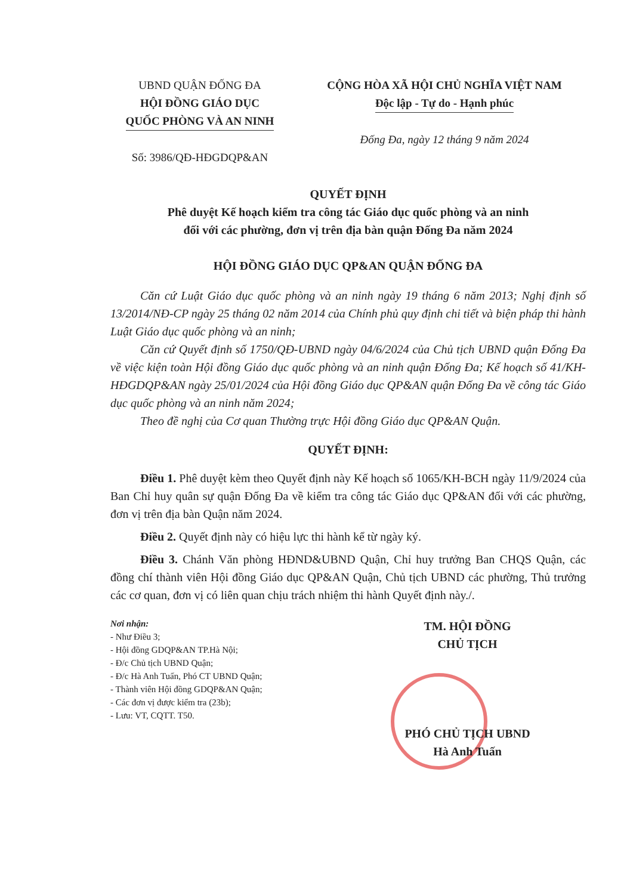UBND QUẬN ĐỐNG ĐA
HỘI ĐỒNG GIÁO DỤC
QUỐC PHÒNG VÀ AN NINH
Số: 3986/QĐ-HĐGDQP&AN
CỘNG HÒA XÃ HỘI CHỦ NGHĨA VIỆT NAM
Độc lập - Tự do - Hạnh phúc
Đống Đa, ngày 12 tháng 9 năm 2024
QUYẾT ĐỊNH
Phê duyệt Kế hoạch kiểm tra công tác Giáo dục quốc phòng và an ninh
đối với các phường, đơn vị trên địa bàn quận Đống Đa năm 2024
HỘI ĐỒNG GIÁO DỤC QP&AN QUẬN ĐỐNG ĐA
Căn cứ Luật Giáo dục quốc phòng và an ninh ngày 19 tháng 6 năm 2013; Nghị định số 13/2014/NĐ-CP ngày 25 tháng 02 năm 2014 của Chính phủ quy định chi tiết và biện pháp thi hành Luật Giáo dục quốc phòng và an ninh;
Căn cứ Quyết định số 1750/QĐ-UBND ngày 04/6/2024 của Chủ tịch UBND quận Đống Đa về việc kiện toàn Hội đồng Giáo dục quốc phòng và an ninh quận Đống Đa; Kế hoạch số 41/KH-HĐGDQP&AN ngày 25/01/2024 của Hội đồng Giáo dục QP&AN quận Đống Đa về công tác Giáo dục quốc phòng và an ninh năm 2024;
Theo đề nghị của Cơ quan Thường trực Hội đồng Giáo dục QP&AN Quận.
QUYẾT ĐỊNH:
Điều 1. Phê duyệt kèm theo Quyết định này Kế hoạch số 1065/KH-BCH ngày 11/9/2024 của Ban Chỉ huy quân sự quận Đống Đa về kiểm tra công tác Giáo dục QP&AN đối với các phường, đơn vị trên địa bàn Quận năm 2024.
Điều 2. Quyết định này có hiệu lực thi hành kể từ ngày ký.
Điều 3. Chánh Văn phòng HĐND&UBND Quận, Chỉ huy trưởng Ban CHQS Quận, các đồng chí thành viên Hội đồng Giáo dục QP&AN Quận, Chủ tịch UBND các phường, Thủ trưởng các cơ quan, đơn vị có liên quan chịu trách nhiệm thi hành Quyết định này./.
Nơi nhận:
- Như Điều 3;
- Hội đồng GDQP&AN TP.Hà Nội;
- Đ/c Chủ tịch UBND Quận;
- Đ/c Hà Anh Tuấn, Phó CT UBND Quận;
- Thành viên Hội đồng GDQP&AN Quận;
- Các đơn vị được kiểm tra (23b);
- Lưu: VT, CQTT. T50.
TM. HỘI ĐỒNG
CHỦ TỊCH
PHÓ CHỦ TỊCH UBND
Hà Anh Tuấn